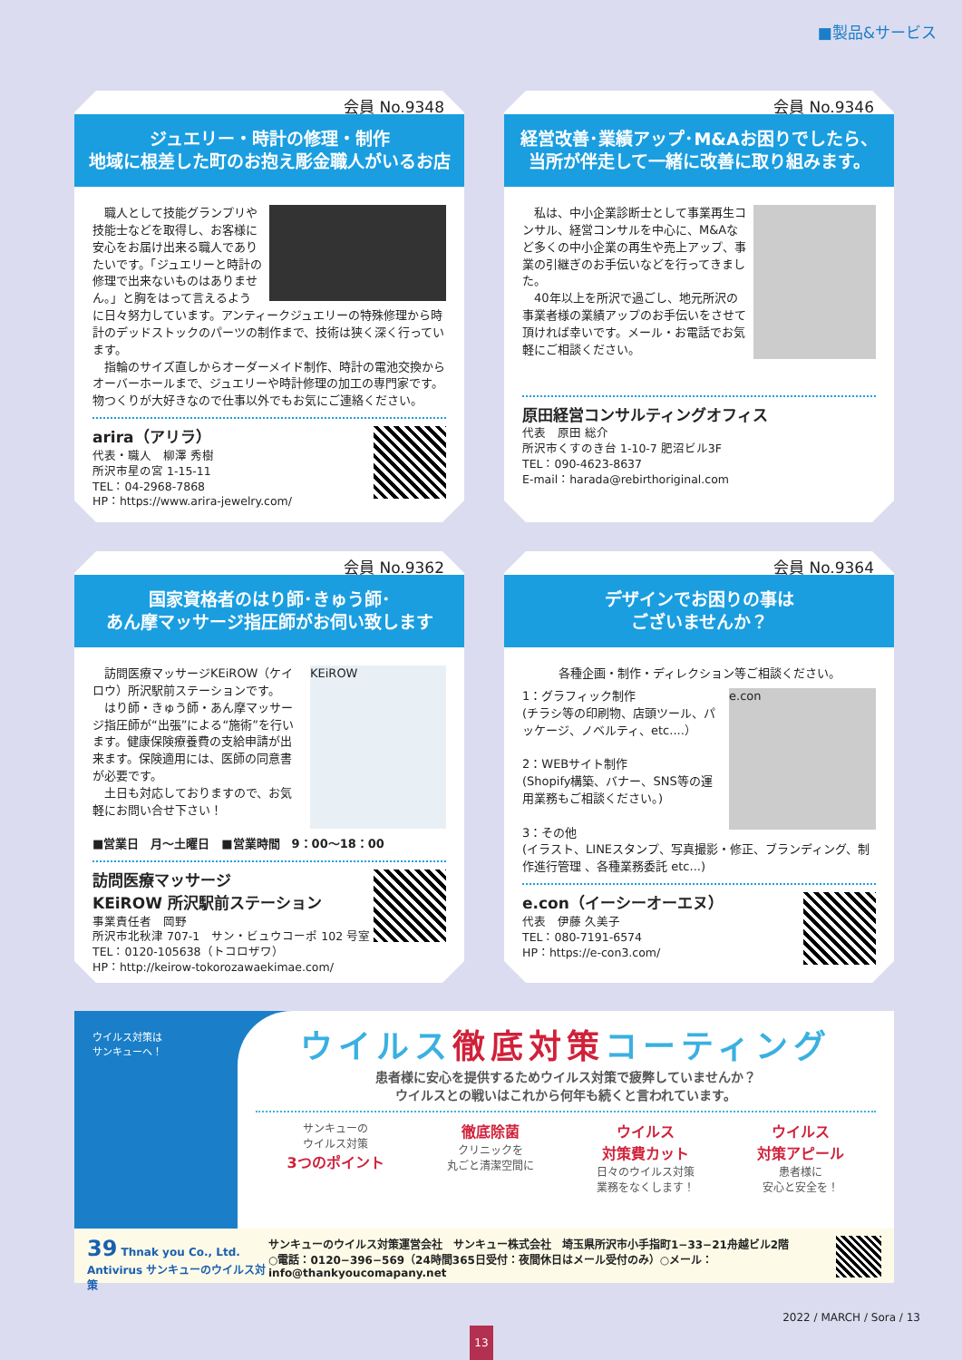■製品&サービス
会員 No.9348
ジュエリー・時計の修理・制作
地域に根差した町のお抱え彫金職人がいるお店
　職人として技能グランプリや技能士などを取得し、お客様に安心をお届け出来る職人でありたいです。「ジュエリーと時計の修理で出来ないものはありません。」と胸をはって言えるように日々努力しています。アンティークジュエリーの特殊修理から時計のデッドストックのパーツの制作まで、技術は狭く深く行っています。
　指輪のサイズ直しからオーダーメイド制作、時計の電池交換からオーバーホールまで、ジュエリーや時計修理の加工の専門家です。物つくりが大好きなので仕事以外でもお気にご連絡ください。
arira（アリラ）
代表・職人　柳澤 秀樹
所沢市星の宮 1-15-11
TEL：04-2968-7868
HP：https://www.arira-jewelry.com/
会員 No.9346
経営改善･業績アップ･M&Aお困りでしたら、
当所が伴走して一緒に改善に取り組みます。
　私は、中小企業診断士として事業再生コンサル、経営コンサルを中心に、M&Aなど多くの中小企業の再生や売上アップ、事業の引継ぎのお手伝いなどを行ってきました。
　40年以上を所沢で過ごし、地元所沢の事業者様の業績アップのお手伝いをさせて頂ければ幸いです。メール・お電話でお気軽にご相談ください。
原田経営コンサルティングオフィス
代表　原田 総介
所沢市くすのき台 1-10-7 肥沼ビル3F
TEL：090-4623-8637
E-mail：harada@rebirthoriginal.com
会員 No.9362
国家資格者のはり師･きゅう師･
あん摩マッサージ指圧師がお伺い致します
KEiROW
　訪問医療マッサージKEiROW（ケイロウ）所沢駅前ステーションです。
　はり師・きゅう師・あん摩マッサージ指圧師が“出張”による“施術”を行います。健康保険療養費の支給申請が出来ます。保険適用には、医師の同意書が必要です。
　土日も対応しておりますので、お気軽にお問い合せ下さい！
■営業日　月〜土曜日　■営業時間　9：00〜18：00
訪問医療マッサージ
KEiROW 所沢駅前ステーション
事業責任者　岡野
所沢市北秋津 707-1　サン・ビュウコーポ 102 号室
TEL：0120-105638（トコロザワ）
HP：http://keirow-tokorozawaekimae.com/
会員 No.9364
デザインでお困りの事は
ございませんか？
各種企画・制作・ディレクション等ご相談ください。
e.con
1：グラフィック制作
(チラシ等の印刷物、店頭ツール、パッケージ、ノベルティ、etc....）
2：WEBサイト制作
(Shopify構築、バナー、SNS等の運用業務もご相談ください。)
3：その他
(イラスト、LINEスタンプ、写真撮影・修正、ブランディング、制作進行管理 、各種業務委託 etc...)
e.con（イーシーオーエヌ）
代表　伊藤 久美子
TEL：080-7191-6574
HP：https://e-con3.com/
ウイルス対策は
サンキューへ！
ウイルス徹底対策コーティング
患者様に安心を提供するためウイルス対策で疲弊していませんか？
ウイルスとの戦いはこれから何年も続くと言われています。
サンキューの
ウイルス対策
3つのポイント
徹底除菌
クリニックを
丸ごと清潔空間に
ウイルス
対策費カット
日々のウイルス対策
業務をなくします！
ウイルス
対策アピール
患者様に
安心と安全を！
39 Thnak you Co., Ltd. Antivirus サンキューのウイルス対策
サンキューのウイルス対策運営会社　サンキュー株式会社　埼玉県所沢市小手指町1−33−21舟越ビル2階
○電話：0120−396−569（24時間365日受付：夜間休日はメール受付のみ）○メール：info@thankyoucomapany.net
2022 / MARCH / Sora / 13
13